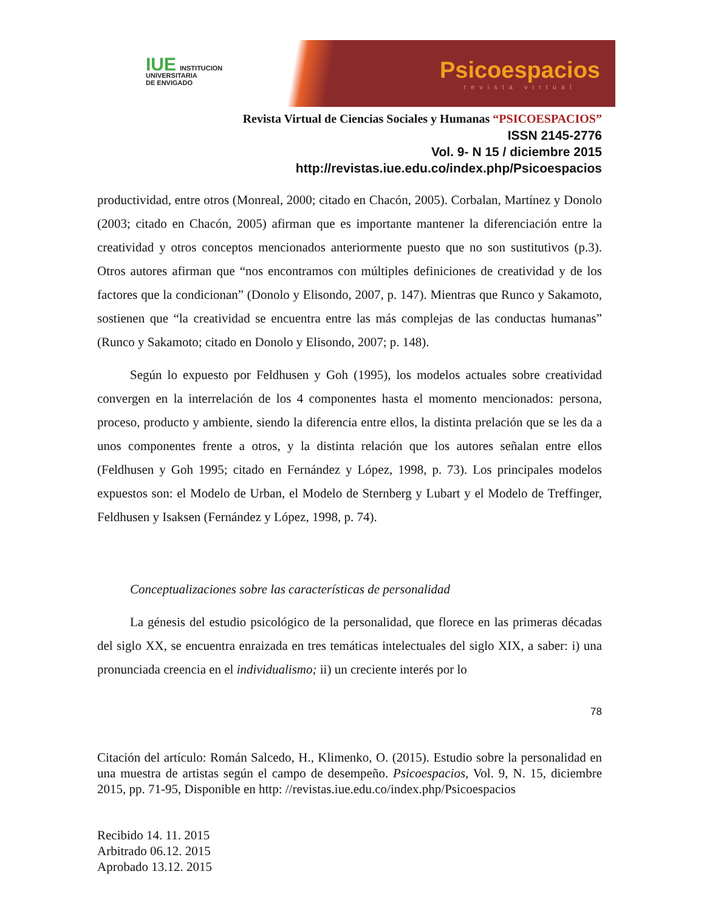IUE INSTITUCION
UNIVERSITARIA
DE ENVIGADO
Psicoespacios
revista virtual
Revista Virtual de Ciencias Sociales y Humanas “PSICOESPACIOS”
ISSN 2145-2776
Vol. 9- N 15 / diciembre 2015
http://revistas.iue.edu.co/index.php/Psicoespacios
productividad, entre otros (Monreal, 2000; citado en Chacón, 2005). Corbalan, Martínez y Donolo (2003; citado en Chacón, 2005) afirman que es importante mantener la diferenciación entre la creatividad y otros conceptos mencionados anteriormente puesto que no son sustitutivos (p.3). Otros autores afirman que “nos encontramos con múltiples definiciones de creatividad y de los factores que la condicionan” (Donolo y Elisondo, 2007, p. 147). Mientras que Runco y Sakamoto, sostienen que “la creatividad se encuentra entre las más complejas de las conductas humanas” (Runco y Sakamoto; citado en Donolo y Elisondo, 2007; p. 148).
Según lo expuesto por Feldhusen y Goh (1995), los modelos actuales sobre creatividad convergen en la interrelación de los 4 componentes hasta el momento mencionados: persona, proceso, producto y ambiente, siendo la diferencia entre ellos, la distinta prelación que se les da a unos componentes frente a otros, y la distinta relación que los autores señalan entre ellos (Feldhusen y Goh 1995; citado en Fernández y López, 1998, p. 73). Los principales modelos expuestos son: el Modelo de Urban, el Modelo de Sternberg y Lubart y el Modelo de Treffinger, Feldhusen y Isaksen (Fernández y López, 1998, p. 74).
Conceptualizaciones sobre las características de personalidad
La génesis del estudio psicológico de la personalidad, que florece en las primeras décadas del siglo XX, se encuentra enraizada en tres temáticas intelectuales del siglo XIX, a saber: i) una pronunciada creencia en el individualismo; ii) un creciente interés por lo
78
Citación del artículo: Román Salcedo, H., Klimenko, O. (2015). Estudio sobre la personalidad en una muestra de artistas según el campo de desempeño. Psicoespacios, Vol. 9, N. 15, diciembre 2015, pp. 71-95, Disponible en http: //revistas.iue.edu.co/index.php/Psicoespacios
Recibido 14. 11. 2015
Arbitrado 06.12. 2015
Aprobado 13.12. 2015